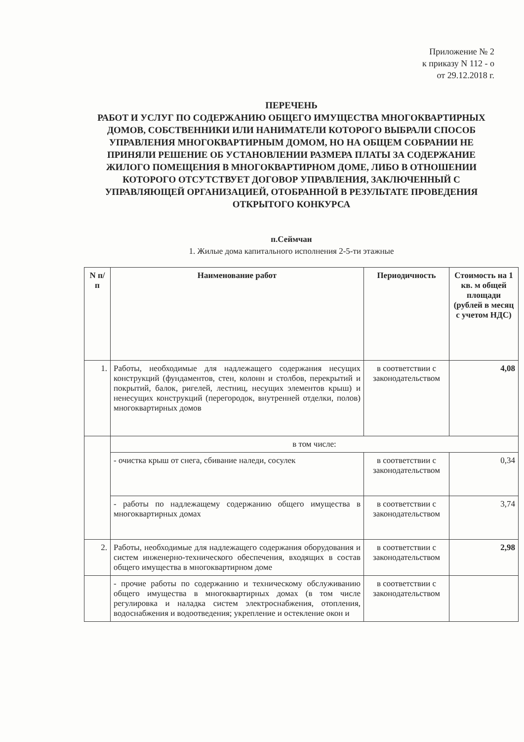Приложение № 2
к приказу N 112 - о
от 29.12.2018 г.
ПЕРЕЧЕНЬ
РАБОТ И УСЛУГ ПО СОДЕРЖАНИЮ ОБЩЕГО ИМУЩЕСТВА МНОГОКВАРТИРНЫХ ДОМОВ, СОБСТВЕННИКИ ИЛИ НАНИМАТЕЛИ КОТОРОГО ВЫБРАЛИ СПОСОБ УПРАВЛЕНИЯ МНОГОКВАРТИРНЫМ ДОМОМ, НО НА ОБЩЕМ СОБРАНИИ НЕ ПРИНЯЛИ РЕШЕНИЕ ОБ УСТАНОВЛЕНИИ РАЗМЕРА ПЛАТЫ ЗА СОДЕРЖАНИЕ ЖИЛОГО ПОМЕЩЕНИЯ В МНОГОКВАРТИРНОМ ДОМЕ, ЛИБО В ОТНОШЕНИИ КОТОРОГО ОТСУТСТВУЕТ ДОГОВОР УПРАВЛЕНИЯ, ЗАКЛЮЧЕННЫЙ С УПРАВЛЯЮЩЕЙ ОРГАНИЗАЦИЕЙ, ОТОБРАННОЙ В РЕЗУЛЬТАТЕ ПРОВЕДЕНИЯ ОТКРЫТОГО КОНКУРСА
п.Сеймчан
1. Жилые дома капитального исполнения 2-5-ти этажные
| N п/п | Наименование работ | Периодичность | Стоимость на 1 кв. м общей площади (рублей в месяц с учетом НДС) |
| --- | --- | --- | --- |
| 1. | Работы, необходимые для надлежащего содержания несущих конструкций (фундаментов, стен, колонн и столбов, перекрытий и покрытий, балок, ригелей, лестниц, несущих элементов крыш) и ненесущих конструкций (перегородок, внутренней отделки, полов) многоквартирных домов | в соответствии с законодательством | 4,08 |
| | в том числе: | | |
| | - очистка крыш от снега, сбивание наледи, сосулек | в соответствии с законодательством | 0,34 |
| | - работы по надлежащему содержанию общего имущества в многоквартирных домах | в соответствии с законодательством | 3,74 |
| 2. | Работы, необходимые для надлежащего содержания оборудования и систем инженерно-технического обеспечения, входящих в состав общего имущества в многоквартирном доме | в соответствии с законодательством | 2,98 |
| | - прочие работы по содержанию и техническому обслуживанию общего имущества в многоквартирных домах (в том числе регулировка и наладка систем электроснабжения, отопления, водоснабжения и водоотведения; укрепление и остекление окон и | в соответствии с законодательством | |